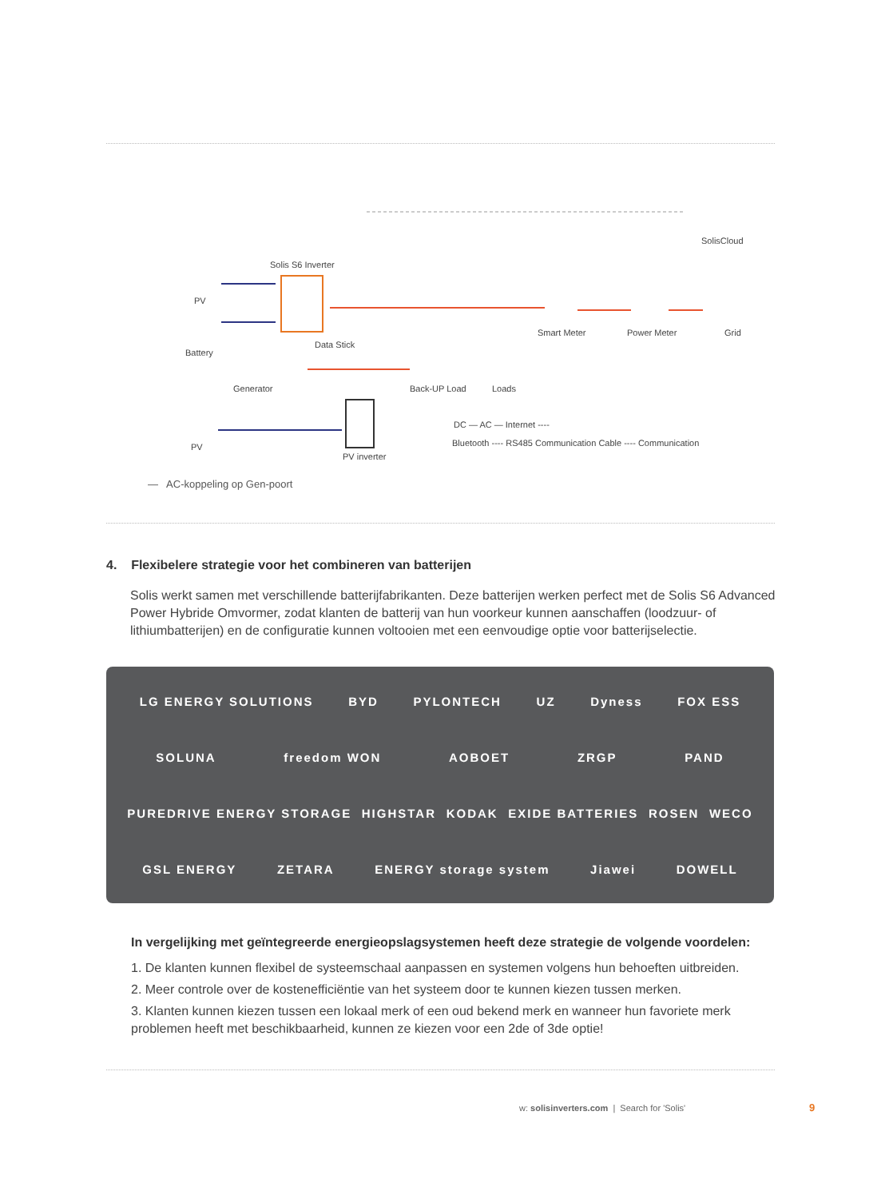Solis S6 Inverter
SolisCloud
PV
Battery
Generator
Data Stick
PV
PV inverter
Smart Meter Power Meter Grid
Back-UP Load Loads
DC — AC — Internet ----
Bluetooth ---- RS485 Communication Cable ---- Communication
— AC-koppeling op Gen-poort
4. Flexibelere strategie voor het combineren van batterijen
Solis werkt samen met verschillende batterijfabrikanten. Deze batterijen werken perfect met de Solis S6 Advanced Power Hybride Omvormer, zodat klanten de batterij van hun voorkeur kunnen aanschaffen (loodzuur- of lithiumbatterijen) en de configuratie kunnen voltooien met een eenvoudige optie voor batterijselectie.
LG ENERGY SOLUTIONS BYD PYLONTECH UZ Dyness FOX ESS
SOLUNA freedom WON AOBOET ZRGP PAND
PUREDRIVE ENERGY STORAGE HIGHSTAR KODAK EXIDE BATTERIES ROSEN WECO
GSL ENERGY ZETARA ENERGY storage system Jiawei DOWELL
In vergelijking met geïntegreerde energieopslagsystemen heeft deze strategie de volgende voordelen:
1. De klanten kunnen flexibel de systeemschaal aanpassen en systemen volgens hun behoeften uitbreiden.
2. Meer controle over de kostenefficiëntie van het systeem door te kunnen kiezen tussen merken.
3. Klanten kunnen kiezen tussen een lokaal merk of een oud bekend merk en wanneer hun favoriete merk problemen heeft met beschikbaarheid, kunnen ze kiezen voor een 2de of 3de optie!
w: solisinverters.com | Search for 'Solis'
9